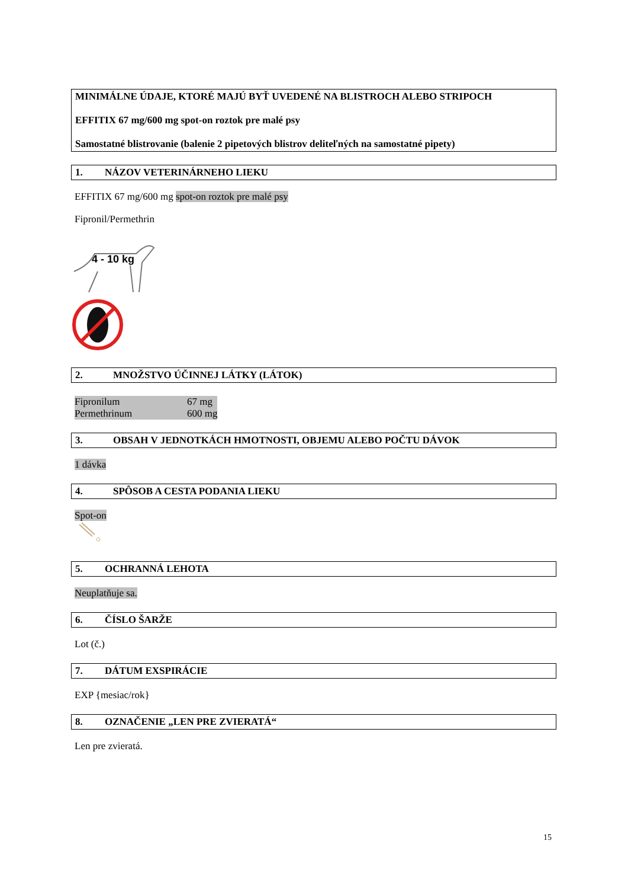MINIMÁLNE ÚDAJE, KTORÉ MAJÚ BYŤ UVEDENÉ NA BLISTROCH ALEBO STRIPOCH
EFFITIX 67 mg/600 mg spot-on roztok pre malé psy
Samostatné blistrovanie (balenie 2 pipetových blistrov deliteľných na samostatné pipety)
1. NÁZOV VETERINÁRNEHO LIEKU
EFFITIX 67 mg/600 mg spot-on roztok pre malé psy
Fipronil/Permethrin
4 - 10 kg
2. MNOŽSTVO ÚČINNEJ LÁTKY (LÁTOK)
| Fipronilum | 67 mg |
| Permethrinum | 600 mg |
3. OBSAH V JEDNOTKÁCH HMOTNOSTI, OBJEMU ALEBO POČTU DÁVOK
1 dávka
4. SPÔSOB A CESTA PODANIA LIEKU
Spot-on
5. OCHRANNÁ LEHOTA
Neuplatňuje sa.
6. ČÍSLO ŠARŽE
Lot (č.)
7. DÁTUM EXSPIRÁCIE
EXP {mesiac/rok}
8. OZNAČENIE „LEN PRE ZVIERATÁ“
Len pre zvieratá.
15